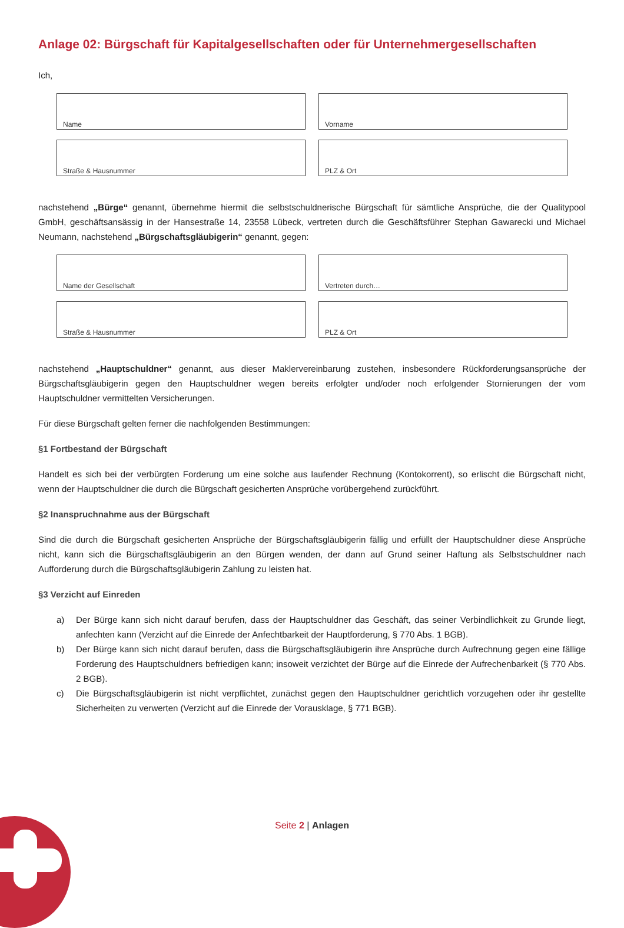Anlage 02: Bürgschaft für Kapitalgesellschaften oder für Unternehmergesellschaften
Ich,
Name
Vorname
Straße & Hausnummer
PLZ & Ort
nachstehend „Bürge“ genannt, übernehme hiermit die selbstschuldnerische Bürgschaft für sämtliche Ansprüche, die der Quali­typool GmbH, geschäftsansässig in der Hansestraße 14, 23558 Lübeck, vertreten durch die Geschäftsführer Stephan Gawarecki und Michael Neumann, nachstehend „Bürgschaftsgläubigerin“ genannt, gegen:
Name der Gesellschaft
Vertreten durch…
Straße & Hausnummer
PLZ & Ort
nachstehend „Hauptschuldner“ genannt, aus dieser Maklervereinbarung zustehen, insbesondere Rückforderungsansprüche der Bürgschaftsgläubigerin gegen den Hauptschuldner wegen bereits erfolgter und/oder noch erfolgender Stornierungen der vom Hauptschuldner vermittelten Versicherungen.
Für diese Bürgschaft gelten ferner die nachfolgenden Bestimmungen:
§1 Fortbestand der Bürgschaft
Handelt es sich bei der verbürgten Forderung um eine solche aus laufender Rechnung (Kontokorrent), so erlischt die Bürgschaft nicht, wenn der Hauptschuldner die durch die Bürgschaft gesicherten Ansprüche vorübergehend zurückführt.
§2 Inanspruchnahme aus der Bürgschaft
Sind die durch die Bürgschaft gesicherten Ansprüche der Bürgschaftsgläubigerin fällig und erfüllt der Hauptschuldner diese An­sprüche nicht, kann sich die Bürgschaftsgläubigerin an den Bürgen wenden, der dann auf Grund seiner Haftung als Selbstschuld­ner nach Aufforderung durch die Bürgschaftsgläubigerin Zahlung zu leisten hat.
§3 Verzicht auf Einreden
a) Der Bürge kann sich nicht darauf berufen, dass der Hauptschuldner das Geschäft, das seiner Verbindlichkeit zu Grunde liegt, anfechten kann (Verzicht auf die Einrede der Anfechtbarkeit der Hauptforderung, § 770 Abs. 1 BGB).
b) Der Bürge kann sich nicht darauf berufen, dass die Bürgschaftsgläubigerin ihre Ansprüche durch Aufrechnung gegen eine fällige Forderung des Hauptschuldners befriedigen kann; insoweit verzichtet der Bürge auf die Einrede der Aufre­chenbarkeit (§ 770 Abs. 2 BGB).
c) Die Bürgschaftsgläubigerin ist nicht verpflichtet, zunächst gegen den Hauptschuldner gerichtlich vorzugehen oder ihr gestellte Sicherheiten zu verwerten (Verzicht auf die Einrede der Vorausklage, § 771 BGB).
Seite 2 | Anlagen